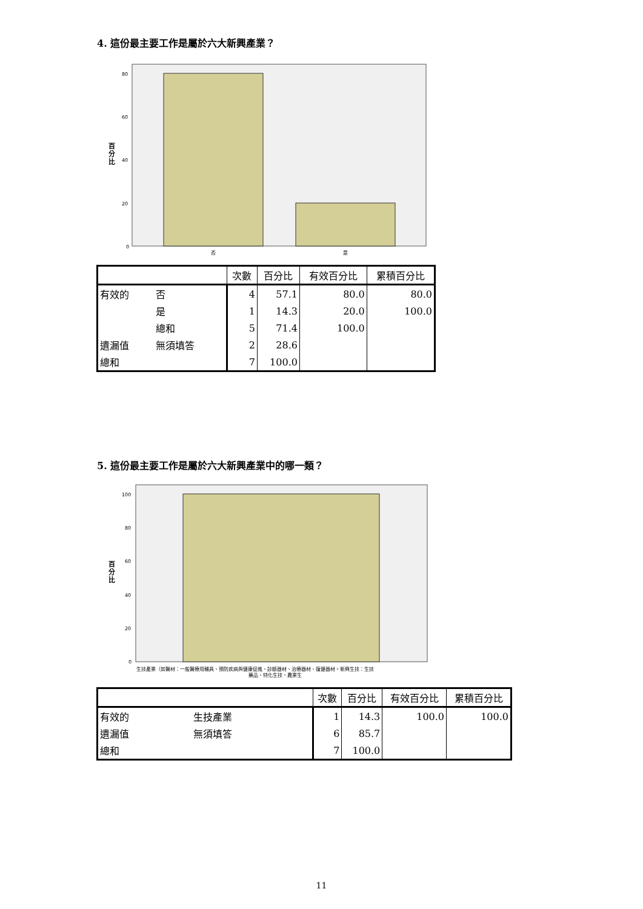4. 這份最主要工作是屬於六大新興產業？
80
60
40
20
0
百
分
比
否
是
| | | 次數 | 百分比 | 有效百分比 | 累積百分比 |
| --- | --- | --- | --- | --- | --- |
| 有效的 | 否 | 4 | 57.1 | 80.0 | 80.0 |
| | 是 | 1 | 14.3 | 20.0 | 100.0 |
| | 總和 | 5 | 71.4 | 100.0 | |
| 遺漏值 | 無須填答 | 2 | 28.6 | | |
| 總和 | | 7 | 100.0 | | |
5. 這份最主要工作是屬於六大新興產業中的哪一類？
100
80
60
40
20
0
百
分
比
生技產業（如醫材：一般醫療用輔具、預防疾病與健康促進、診斷器材、治療器材、復健器材。新興生技：生技
藥品、特化生技、農業生
| | | 次數 | 百分比 | 有效百分比 | 累積百分比 |
| --- | --- | --- | --- | --- | --- |
| 有效的 | 生技產業 | 1 | 14.3 | 100.0 | 100.0 |
| 遺漏值 | 無須填答 | 6 | 85.7 | | |
| 總和 | | 7 | 100.0 | | |
11